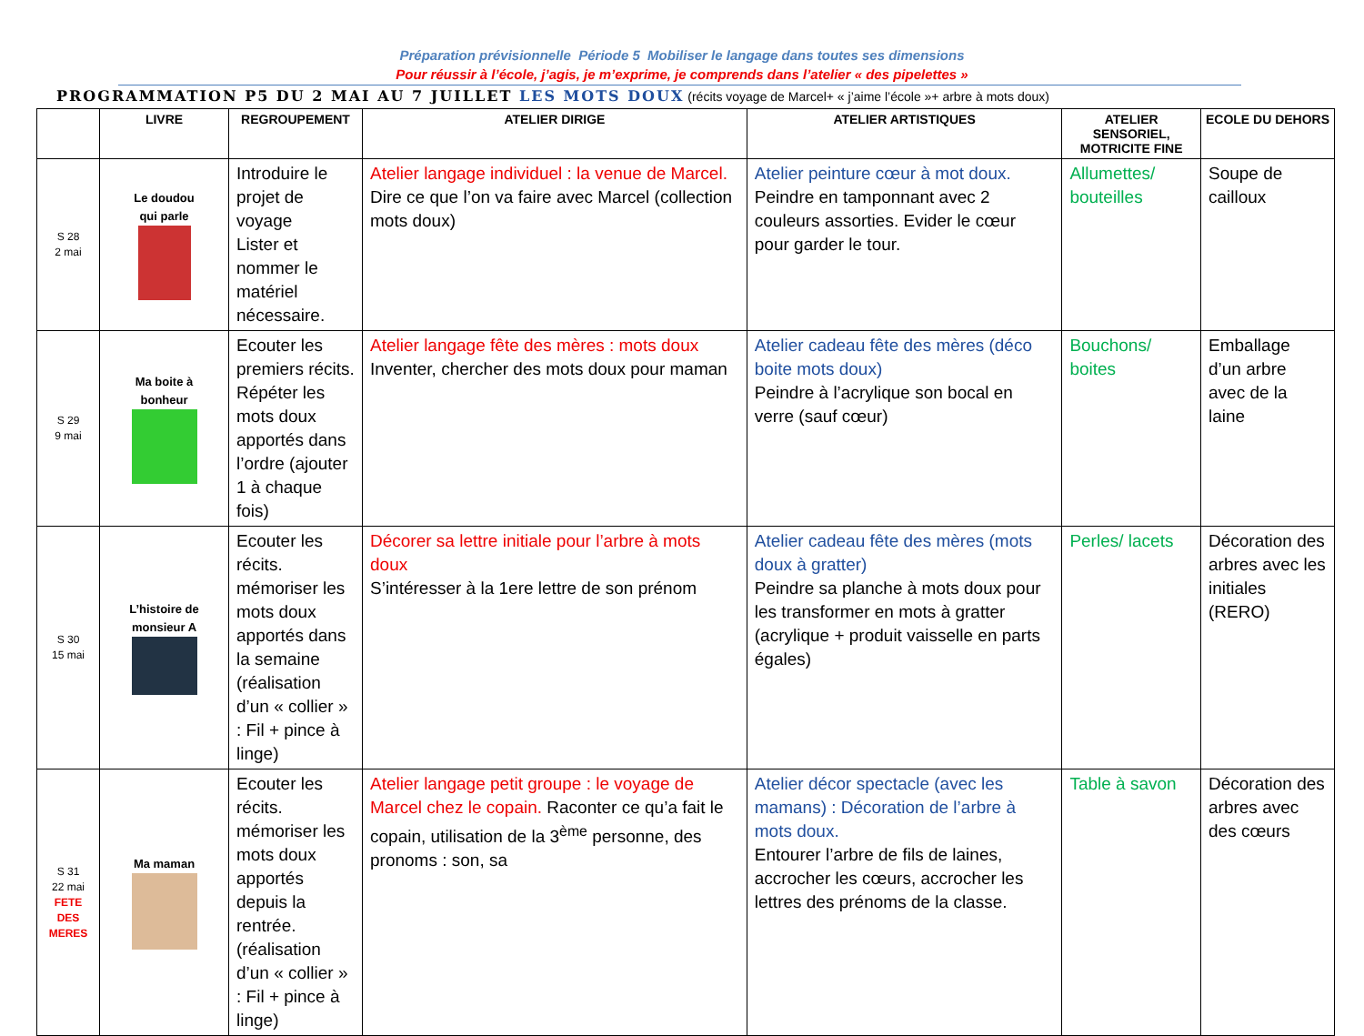Préparation prévisionnelle Période 5 Mobiliser le langage dans toutes ses dimensions
Pour réussir à l’école, j’agis, je m’exprime, je comprends dans l’atelier « des pipelettes »
PROGRAMMATION P5 DU 2 MAI AU 7 JUILLET LES MOTS DOUX (récits voyage de Marcel+ « j’aime l’école »+ arbre à mots doux)
| | LIVRE | REGROUPEMENT | ATELIER DIRIGE | ATELIER ARTISTIQUES | ATELIER SENSORIEL, MOTRICITE FINE | ECOLE DU DEHORS |
| --- | --- | --- | --- | --- | --- | --- |
| S 28 2 mai | Le doudou qui parle | Introduire le projet de voyage Lister et nommer le matériel nécessaire. | Atelier langage individuel : la venue de Marcel. Dire ce que l’on va faire avec Marcel (collection mots doux) | Atelier peinture cœur à mot doux. Peindre en tamponnant avec 2 couleurs assorties. Evider le cœur pour garder le tour. | Allumettes/ bouteilles | Soupe de cailloux |
| S 29 9 mai | Ma boite à bonheur | Ecouter les premiers récits. Répéter les mots doux apportés dans l’ordre (ajouter 1 à chaque fois) | Atelier langage fête des mères : mots doux Inventer, chercher des mots doux pour maman | Atelier cadeau fête des mères (déco boite mots doux) Peindre à l’acrylique son bocal en verre (sauf cœur) | Bouchons/ boites | Emballage d’un arbre avec de la laine |
| S 30 15 mai | L’histoire de monsieur A | Ecouter les récits. mémoriser les mots doux apportés dans la semaine (réalisation d’un « collier » : Fil + pince à linge) | Décorer sa lettre initiale pour l’arbre à mots doux S’intéresser à la 1ere lettre de son prénom | Atelier cadeau fête des mères (mots doux à gratter) Peindre sa planche à mots doux pour les transformer en mots à gratter (acrylique + produit vaisselle en parts égales) | Perles/ lacets | Décoration des arbres avec les initiales (RERO) |
| S 31 22 mai FETE DES MERES | Ma maman | Ecouter les récits. mémoriser les mots doux apportés depuis la rentrée. (réalisation d’un « collier » : Fil + pince à linge) | Atelier langage petit groupe : le voyage de Marcel chez le copain. Raconter ce qu’a fait le copain, utilisation de la 3<sup>ème</sup> personne, des pronoms : son, sa | Atelier décor spectacle (avec les mamans) : Décoration de l’arbre à mots doux. Entourer l’arbre de fils de laines, accrocher les cœurs, accrocher les lettres des prénoms de la classe. | Table à savon | Décoration des arbres avec des cœurs |